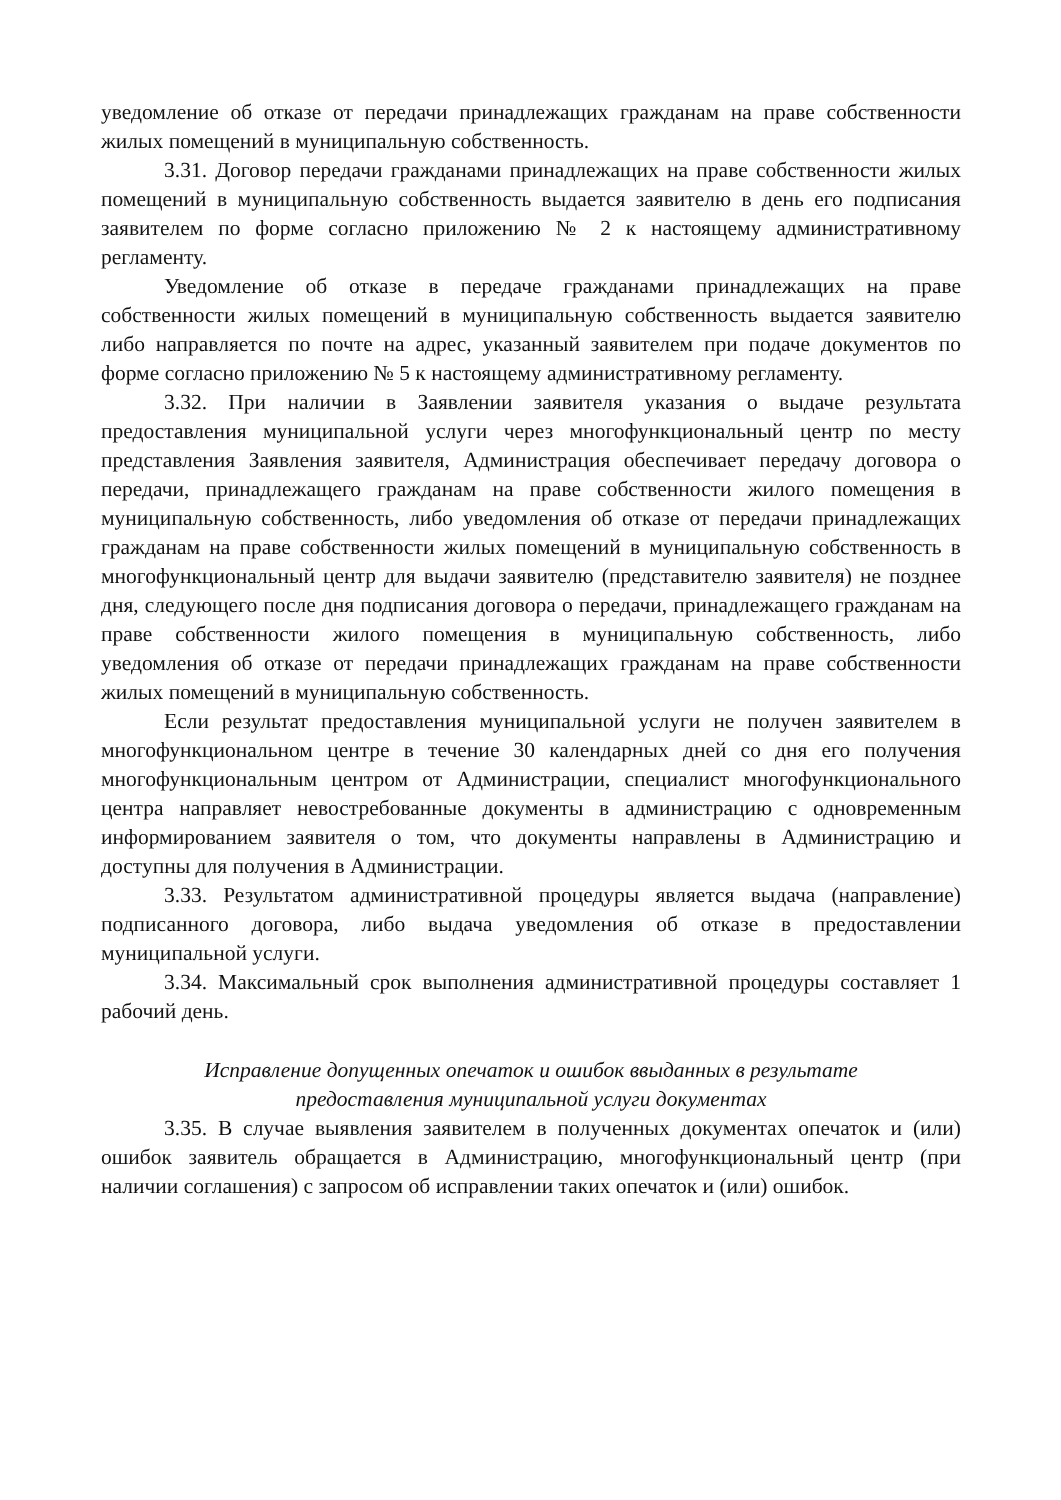уведомление об отказе от передачи принадлежащих гражданам на праве собственности жилых помещений в муниципальную собственность.
3.31. Договор передачи гражданами принадлежащих на праве собственности жилых помещений в муниципальную собственность выдается заявителю в день его подписания заявителем по форме согласно приложению № 2 к настоящему административному регламенту.
Уведомление об отказе в передаче гражданами принадлежащих на праве собственности жилых помещений в муниципальную собственность выдается заявителю либо направляется по почте на адрес, указанный заявителем при подаче документов по форме согласно приложению № 5 к настоящему административному регламенту.
3.32. При наличии в Заявлении заявителя указания о выдаче результата предоставления муниципальной услуги через многофункциональный центр по месту представления Заявления заявителя, Администрация обеспечивает передачу договора о передачи, принадлежащего гражданам на праве собственности жилого помещения в муниципальную собственность, либо уведомления об отказе от передачи принадлежащих гражданам на праве собственности жилых помещений в муниципальную собственность в многофункциональный центр для выдачи заявителю (представителю заявителя) не позднее дня, следующего после дня подписания договора о передачи, принадлежащего гражданам на праве собственности жилого помещения в муниципальную собственность, либо уведомления об отказе от передачи принадлежащих гражданам на праве собственности жилых помещений в муниципальную собственность.
Если результат предоставления муниципальной услуги не получен заявителем в многофункциональном центре в течение 30 календарных дней со дня его получения многофункциональным центром от Администрации, специалист многофункционального центра направляет невостребованные документы в администрацию с одновременным информированием заявителя о том, что документы направлены в Администрацию и доступны для получения в Администрации.
3.33. Результатом административной процедуры является выдача (направление) подписанного договора, либо выдача уведомления об отказе в предоставлении муниципальной услуги.
3.34. Максимальный срок выполнения административной процедуры составляет 1 рабочий день.
Исправление допущенных опечаток и ошибок ввыданных в результате
предоставления муниципальной услуги документах
3.35. В случае выявления заявителем в полученных документах опечаток и (или) ошибок заявитель обращается в Администрацию, многофункциональный центр (при наличии соглашения) с запросом об исправлении таких опечаток и (или) ошибок.